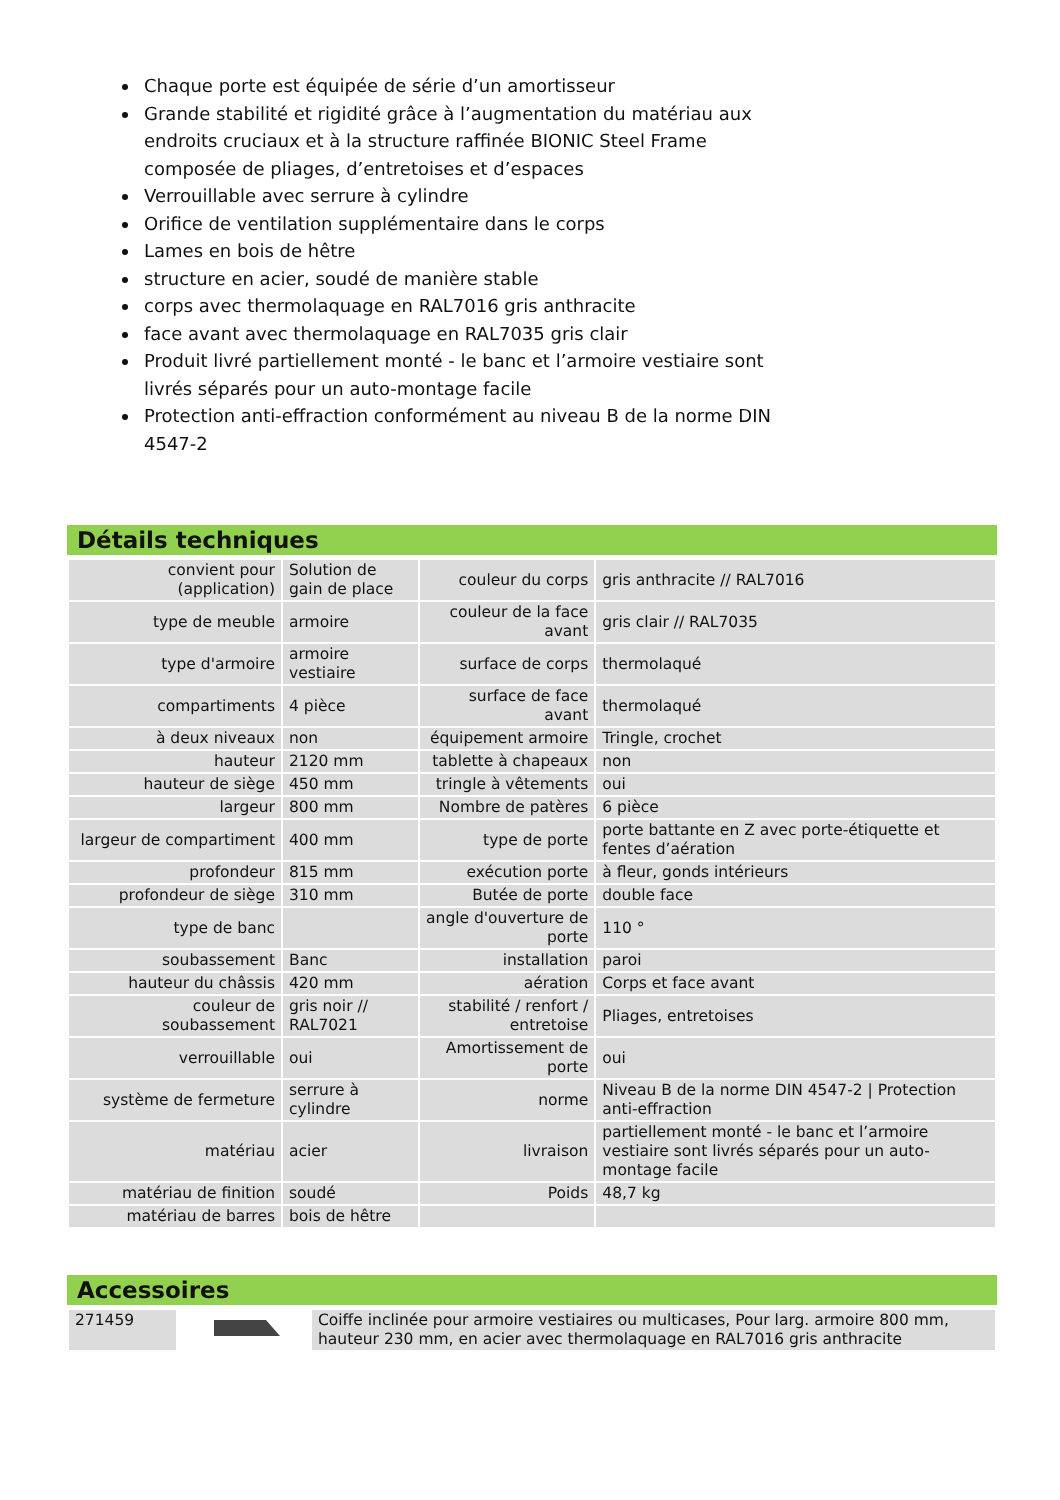Chaque porte est équipée de série d’un amortisseur
Grande stabilité et rigidité grâce à l’augmentation du matériau aux endroits cruciaux et à la structure raffinée BIONIC Steel Frame composée de pliages, d’entretoises et d’espaces
Verrouillable avec serrure à cylindre
Orifice de ventilation supplémentaire dans le corps
Lames en bois de hêtre
structure en acier, soudé de manière stable
corps avec thermolaquage en RAL7016 gris anthracite
face avant avec thermolaquage en RAL7035 gris clair
Produit livré partiellement monté - le banc et l’armoire vestiaire sont livrés séparés pour un auto-montage facile
Protection anti-effraction conformément au niveau B de la norme DIN 4547-2
Détails techniques
| convient pour (application) | Solution de gain de place | couleur du corps | gris anthracite // RAL7016 |
| type de meuble | armoire | couleur de la face avant | gris clair // RAL7035 |
| type d'armoire | armoire vestiaire | surface de corps | thermolaqué |
| compartiments | 4 pièce | surface de face avant | thermolaqué |
| à deux niveaux | non | équipement armoire | Tringle, crochet |
| hauteur | 2120 mm | tablette à chapeaux | non |
| hauteur de siège | 450 mm | tringle à vêtements | oui |
| largeur | 800 mm | Nombre de patères | 6 pièce |
| largeur de compartiment | 400 mm | type de porte | porte battante en Z avec porte-étiquette et fentes d’aération |
| profondeur | 815 mm | exécution porte | à fleur, gonds intérieurs |
| profondeur de siège | 310 mm | Butée de porte | double face |
| type de banc | | angle d'ouverture de porte | 110 ° |
| soubassement | Banc | installation | paroi |
| hauteur du châssis | 420 mm | aération | Corps et face avant |
| couleur de soubassement | gris noir // RAL7021 | stabilité / renfort / entretoise | Pliages, entretoises |
| verrouillable | oui | Amortissement de porte | oui |
| système de fermeture | serrure à cylindre | norme | Niveau B de la norme DIN 4547-2 / Protection anti-effraction |
| matériau | acier | livraison | partiellement monté - le banc et l’armoire vestiaire sont livrés séparés pour un auto-montage facile |
| matériau de finition | soudé | Poids | 48,7 kg |
| matériau de barres | bois de hêtre | | |
Accessoires
| 271459 | | Coiffe inclinée pour armoire vestiaires ou multicases, Pour larg. armoire 800 mm, hauteur 230 mm, en acier avec thermolaquage en RAL7016 gris anthracite |